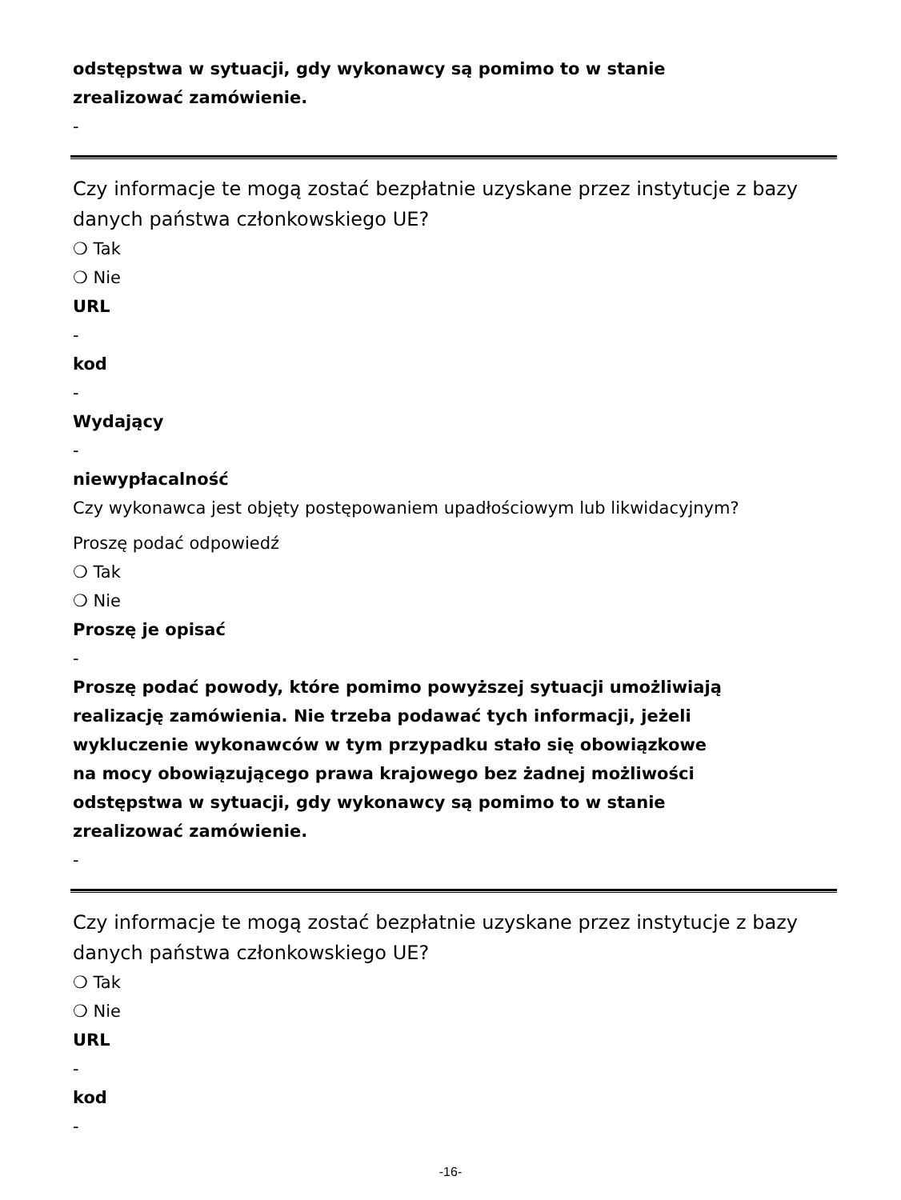odstępstwa w sytuacji, gdy wykonawcy są pomimo to w stanie
zrealizować zamówienie.
-
Czy informacje te mogą zostać bezpłatnie uzyskane przez instytucje z bazy danych państwa członkowskiego UE?
❍ Tak
❍ Nie
URL
-
kod
-
Wydający
-
niewypłacalność
Czy wykonawca jest objęty postępowaniem upadłościowym lub likwidacyjnym?
Proszę podać odpowiedź
❍ Tak
❍ Nie
Proszę je opisać
-
Proszę podać powody, które pomimo powyższej sytuacji umożliwiają
realizację zamówienia. Nie trzeba podawać tych informacji, jeżeli
wykluczenie wykonawców w tym przypadku stało się obowiązkowe
na mocy obowiązującego prawa krajowego bez żadnej możliwości
odstępstwa w sytuacji, gdy wykonawcy są pomimo to w stanie
zrealizować zamówienie.
-
Czy informacje te mogą zostać bezpłatnie uzyskane przez instytucje z bazy danych państwa członkowskiego UE?
❍ Tak
❍ Nie
URL
-
kod
-
-16-